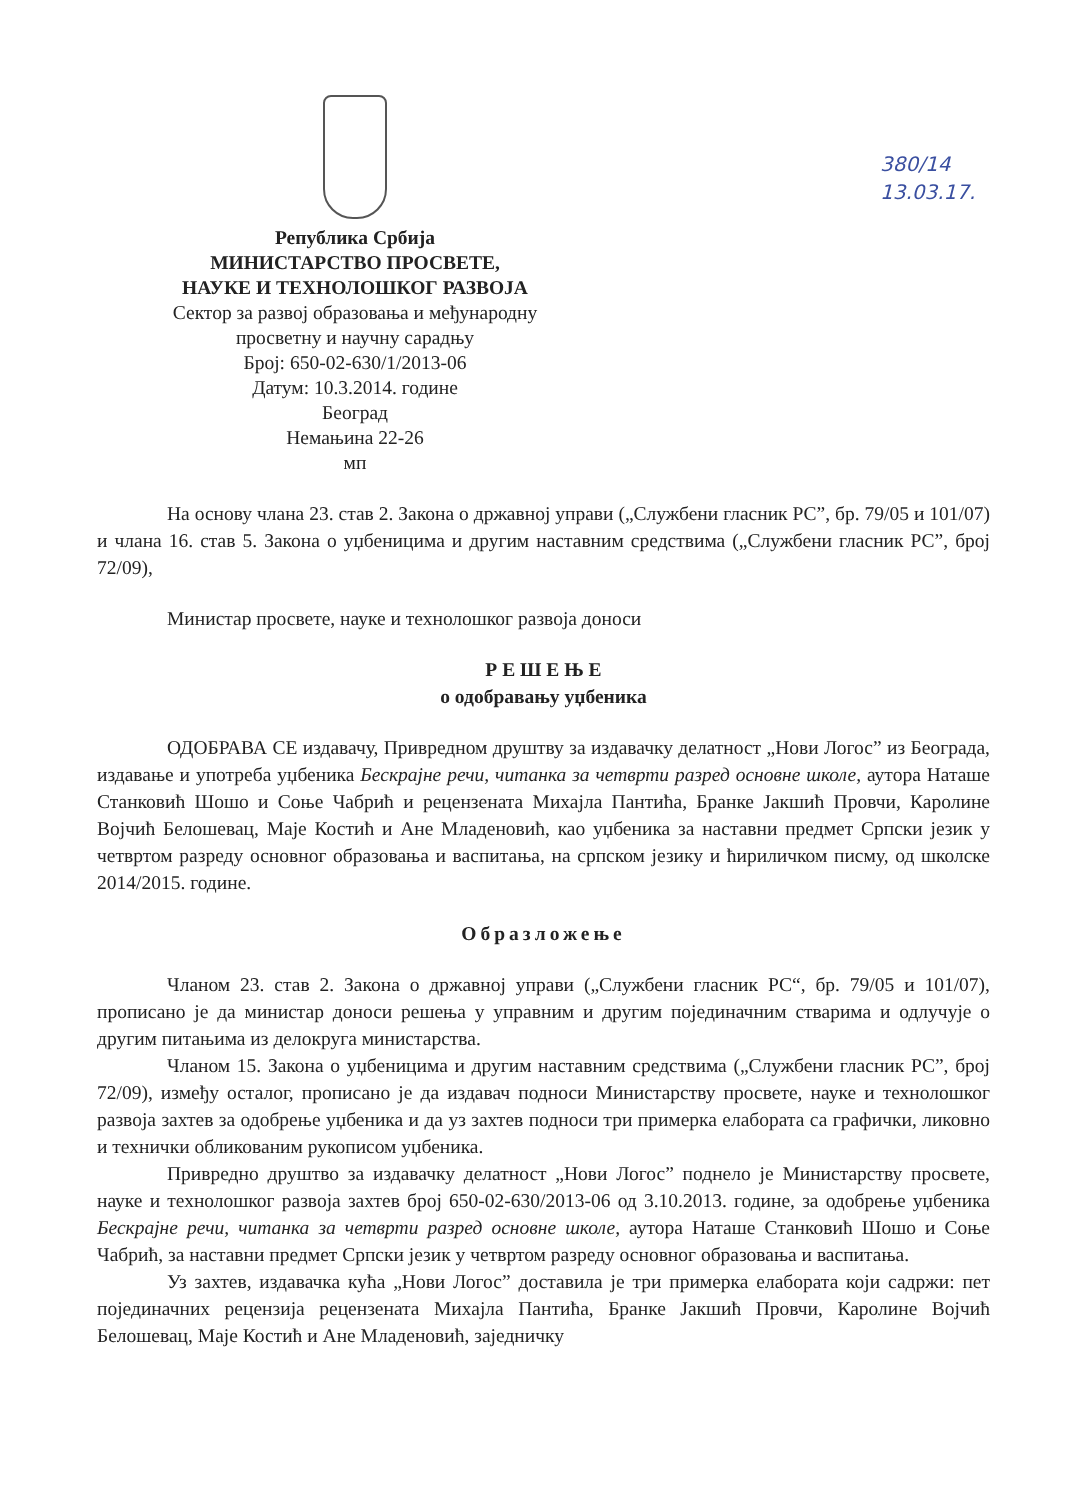Република Србија
МИНИСТАРСТВО ПРОСВЕТЕ,
НАУКЕ И ТЕХНОЛОШКОГ РАЗВОЈА
Сектор за развој образовања и међународну
просветну и научну сарадњу
Број: 650-02-630/1/2013-06
Датум: 10.3.2014. године
Београд
Немањина 22-26
мп
380/14
13.03.17.
На основу члана 23. став 2. Закона о државној управи („Службени гласник РС”, бр. 79/05 и 101/07) и члана 16. став 5. Закона о уџбеницима и другим наставним средствима („Службени гласник РС”, број 72/09),
Министар просвете, науке и технолошког развоја доноси
Р Е Ш Е Њ Е
о одобравању уџбеника
ОДОБРАВА СЕ издавачу, Привредном друштву за издавачку делатност „Нови Логос” из Београда, издавање и употреба уџбеника Бескрајне речи, читанка за четврти разред основне школе, аутора Наташе Станковић Шошо и Соње Чабрић и рецензената Михајла Пантића, Бранке Јакшић Провчи, Каролине Војчић Белошевац, Маје Костић и Ане Младеновић, као уџбеника за наставни предмет Српски језик у четвртом разреду основног образовања и васпитања, на српском језику и ћириличком писму, од школске 2014/2015. године.
Образложење
Чланом 23. став 2. Закона о државној управи („Службени гласник РС“, бр. 79/05 и 101/07), прописано је да министар доноси решења у управним и другим појединачним стварима и одлучује о другим питањима из делокруга министарства.
Чланом 15. Закона о уџбеницима и другим наставним средствима („Службени гласник РС”, број 72/09), између осталог, прописано је да издавач подноси Министарству просвете, науке и технолошког развоја захтев за одобрење уџбеника и да уз захтев подноси три примерка елабората са графички, ликовно и технички обликованим рукописом уџбеника.
Привредно друштво за издавачку делатност „Нови Логос” поднело је Министарству просвете, науке и технолошког развоја захтев број 650-02-630/2013-06 од 3.10.2013. године, за одобрење уџбеника Бескрајне речи, читанка за четврти разред основне школе, аутора Наташе Станковић Шошо и Соње Чабрић, за наставни предмет Српски језик у четвртом разреду основног образовања и васпитања.
Уз захтев, издавачка кућа „Нови Логос” доставила је три примерка елабората који садржи: пет појединачних рецензија рецензената Михајла Пантића, Бранке Јакшић Провчи, Каролине Војчић Белошевац, Маје Костић и Ане Младеновић, заједничку